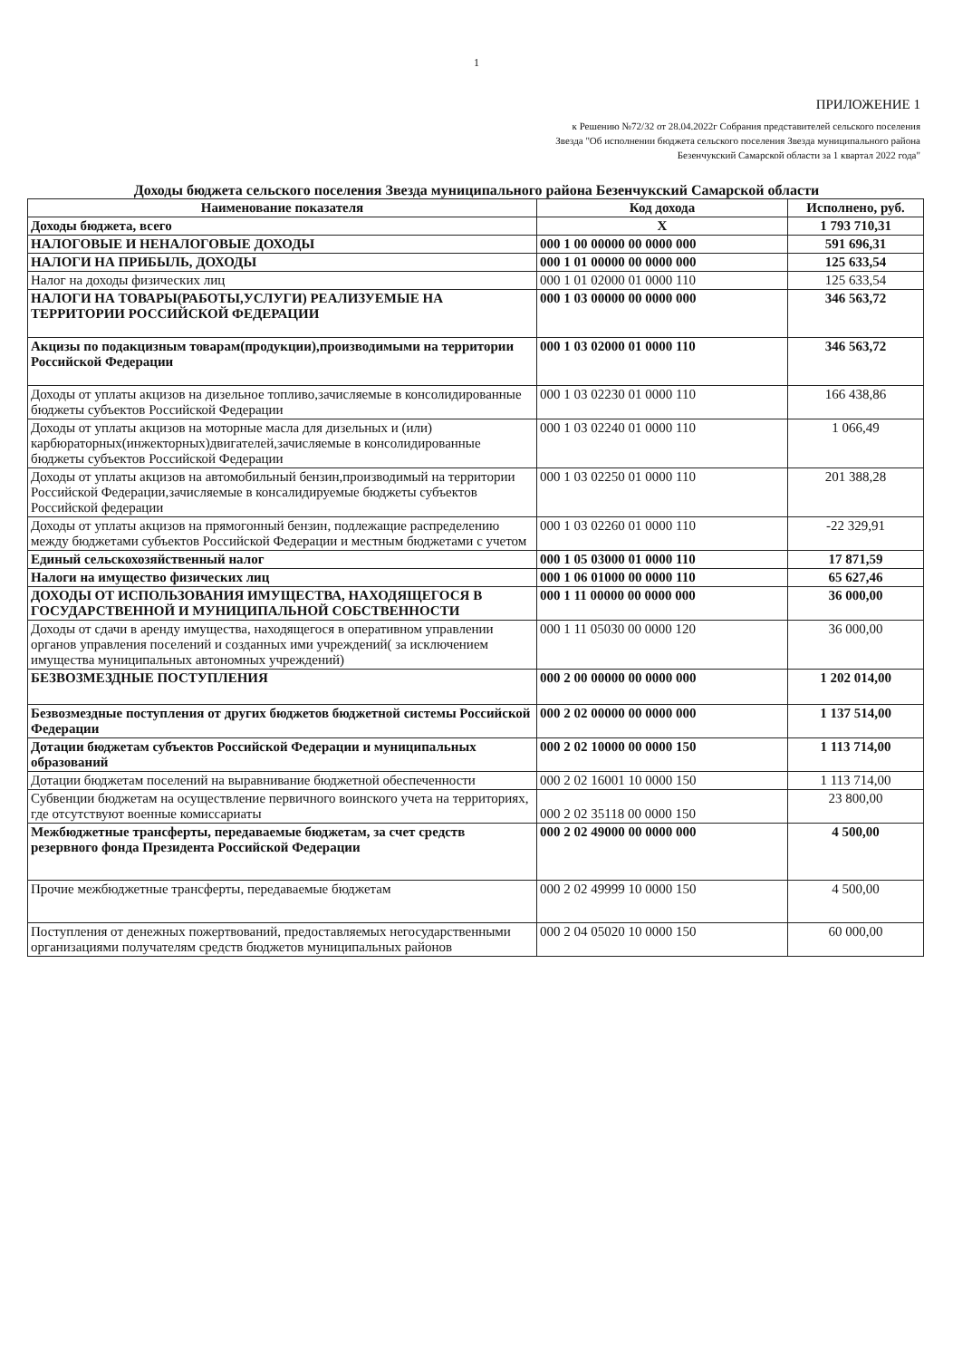1
ПРИЛОЖЕНИЕ 1
к Решению №72/32 от 28.04.2022г Собрания представителей сельского поселения Звезда "Об исполнении бюджета сельского поселения Звезда муниципального района Безенчукский Самарской области за 1 квартал 2022 года"
Доходы бюджета сельского поселения Звезда муниципального района Безенчукский Самарской области
| Наименование показателя | Код дохода | Исполнено, руб. |
| --- | --- | --- |
| Доходы бюджета, всего | Х | 1 793 710,31 |
| НАЛОГОВЫЕ И НЕНАЛОГОВЫЕ ДОХОДЫ | 000 1 00 00000 00 0000 000 | 591 696,31 |
| НАЛОГИ НА ПРИБЫЛЬ, ДОХОДЫ | 000 1 01 00000 00 0000 000 | 125 633,54 |
| Налог на доходы физических лиц | 000 1 01 02000 01 0000 110 | 125 633,54 |
| НАЛОГИ НА ТОВАРЫ(РАБОТЫ,УСЛУГИ) РЕАЛИЗУЕМЫЕ НА ТЕРРИТОРИИ РОССИЙСКОЙ ФЕДЕРАЦИИ | 000 1 03 00000 00 0000 000 | 346 563,72 |
| Акцизы по подакцизным товарам(продукции),производимыми на территории Российской Федерации | 000 1 03 02000 01 0000 110 | 346 563,72 |
| Доходы от уплаты акцизов на дизельное топливо,зачисляемые в консолидированные бюджеты субъектов Российской Федерации | 000 1 03 02230 01 0000 110 | 166 438,86 |
| Доходы от уплаты акцизов на моторные масла для дизельных и (или) карбюраторных(инжекторных)двигателей,зачисляемые в консолидированные бюджеты субъектов Российской Федерации | 000 1 03 02240 01 0000 110 | 1 066,49 |
| Доходы от уплаты акцизов на автомобильный бензин,производимый на территории Российской Федерации,зачисляемые в консалидируемые бюджеты субъектов Российской федерации | 000 1 03 02250 01 0000 110 | 201 388,28 |
| Доходы от уплаты акцизов на прямогонный бензин, подлежащие распределению между бюджетами субъектов Российской Федерации и местным бюджетами с учетом | 000 1 03 02260 01 0000 110 | -22 329,91 |
| Единый сельскохозяйственный налог | 000 1 05 03000 01 0000 110 | 17 871,59 |
| Налоги на имущество физических лиц | 000 1 06 01000 00 0000 110 | 65 627,46 |
| ДОХОДЫ ОТ ИСПОЛЬЗОВАНИЯ ИМУЩЕСТВА, НАХОДЯЩЕГОСЯ В ГОСУДАРСТВЕННОЙ И МУНИЦИПАЛЬНОЙ СОБСТВЕННОСТИ | 000 1 11 00000 00 0000 000 | 36 000,00 |
| Доходы от сдачи в аренду имущества, находящегося в оперативном управлении органов управления поселений и созданных ими учреждений( за исключением имущества муниципальных автономных учреждений) | 000 1 11 05030 00 0000 120 | 36 000,00 |
| БЕЗВОЗМЕЗДНЫЕ ПОСТУПЛЕНИЯ | 000 2 00 00000 00 0000 000 | 1 202 014,00 |
| Безвозмездные поступления от других бюджетов бюджетной системы Российской Федерации | 000 2 02 00000 00 0000 000 | 1 137 514,00 |
| Дотации бюджетам субъектов Российской Федерации и муниципальных образований | 000 2 02 10000 00 0000 150 | 1 113 714,00 |
| Дотации бюджетам поселений на выравнивание бюджетной обеспеченности | 000 2 02 16001 10 0000 150 | 1 113 714,00 |
| Субвенции бюджетам на осуществление первичного воинского учета на территориях, где отсутствуют военные комиссариаты | 000 2 02 35118 00 0000 150 | 23 800,00 |
| Межбюджетные трансферты, передаваемые бюджетам, за счет средств резервного фонда Президента Российской Федерации | 000 2 02 49000 00 0000 000 | 4 500,00 |
| Прочие межбюджетные трансферты, передаваемые бюджетам | 000 2 02 49999 10 0000 150 | 4 500,00 |
| Поступления от денежных пожертвований, предоставляемых негосударственными организациями получателям средств бюджетов муниципальных районов | 000 2 04 05020 10 0000 150 | 60 000,00 |